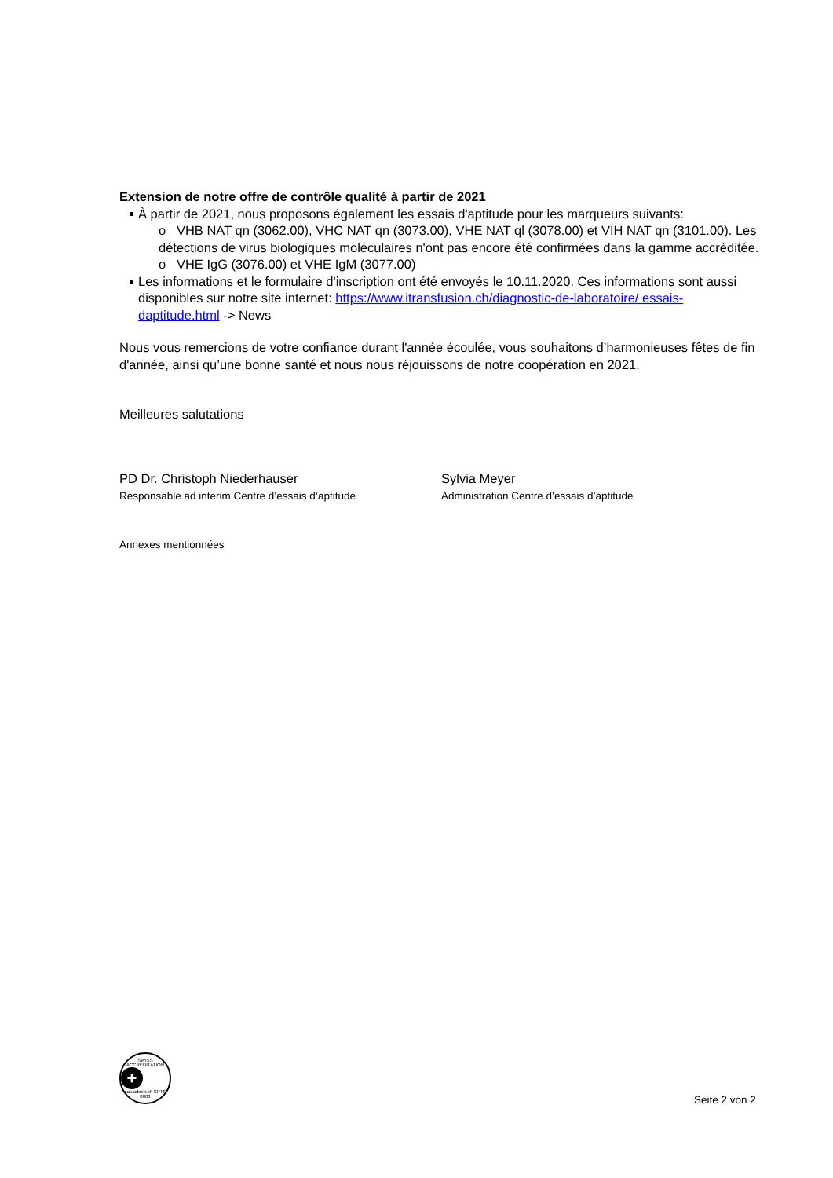Extension de notre offre de contrôle qualité à partir de 2021
À partir de 2021, nous proposons également les essais d'aptitude pour les marqueurs suivants:
o VHB NAT qn (3062.00), VHC NAT qn (3073.00), VHE NAT ql (3078.00) et VIH NAT qn (3101.00). Les détections de virus biologiques moléculaires n'ont pas encore été confirmées dans la gamme accréditée.
o VHE IgG (3076.00) et VHE IgM (3077.00)
Les informations et le formulaire d'inscription ont été envoyés le 10.11.2020. Ces informations sont aussi disponibles sur notre site internet: https://www.itransfusion.ch/diagnostic-de-laboratoire/ essais-daptitude.html -> News
Nous vous remercions de votre confiance durant l'année écoulée, vous souhaitons d’harmonieuses fêtes de fin d'année, ainsi qu’une bonne santé et nous nous réjouissons de notre coopération en 2021.
Meilleures salutations
PD Dr. Christoph Niederhauser
Responsable ad interim Centre d’essais d‘aptitude
Sylvia Meyer
Administration Centre d’essais d’aptitude
Annexes mentionnées
SWISS ACCREDITATION
+
sas.admin.ch SPTS 0003
Seite 2 von 2